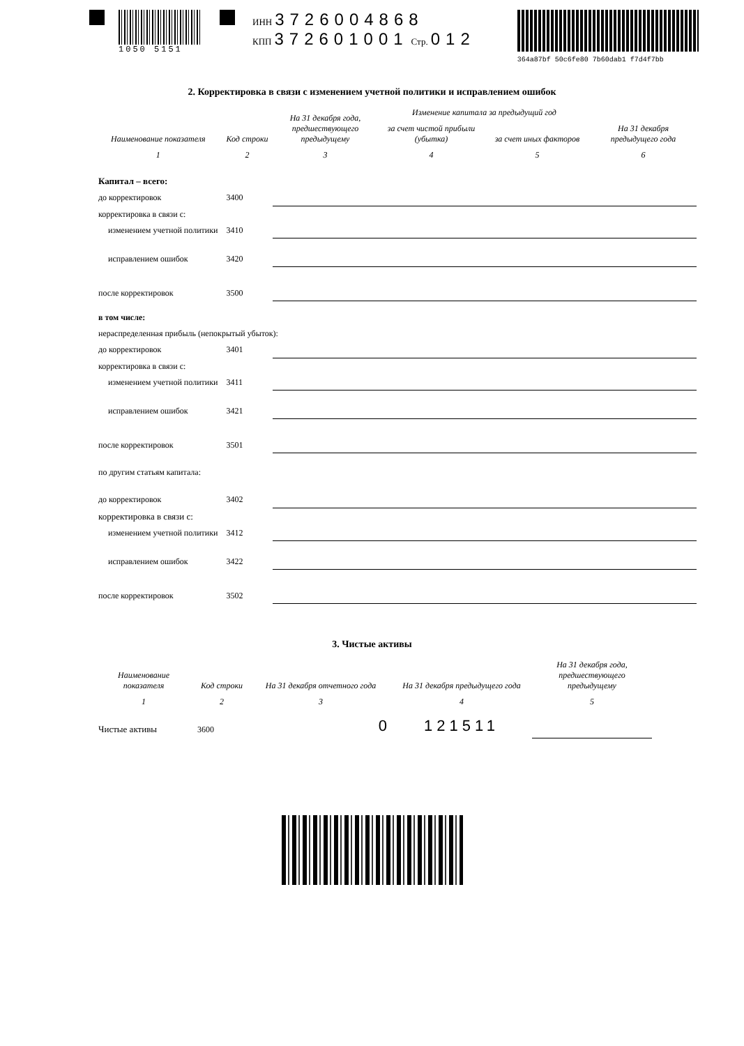1050 5151 ИНН 3726004868
КПП 372601001 Стр. 012
364a87bf 50c6fe80 7b60dab1 f7d4f7bb
2. Корректировка в связи с изменением учетной политики и исправлением ошибок
| Наименование показателя | Код строки | На 31 декабря года, предшествующего предыдущему | Изменение капитала за предыдущий год | | На 31 декабря предыдущего года |
| --- | --- | --- | --- | --- | --- |
| | | | за счет чистой прибыли (убытка) | за счет иных факторов | |
| 1 | 2 | 3 | 4 | 5 | 6 |
| Капитал – всего: | | | | | |
| до корректировок | 3400 | | | | |
| корректировка в связи с: | | | | | |
| изменением учетной политики | 3410 | | | | |
| исправлением ошибок | 3420 | | | | |
| после корректировок | 3500 | | | | |
| в том числе: | | | | | |
| нераспределенная прибыль (непокрытый убыток): | | | | | |
| до корректировок | 3401 | | | | |
| корректировка в связи с: | | | | | |
| изменением учетной политики | 3411 | | | | |
| исправлением ошибок | 3421 | | | | |
| после корректировок | 3501 | | | | |
| по другим статьям капитала: | | | | | |
| до корректировок | 3402 | | | | |
| корректировка в связи с: | | | | | |
| изменением учетной политики | 3412 | | | | |
| исправлением ошибок | 3422 | | | | |
| после корректировок | 3502 | | | | |
3. Чистые активы
| Наименование показателя | Код строки | На 31 декабря отчетного года | На 31 декабря предыдущего года | На 31 декабря года, предшествующего предыдущему |
| --- | --- | --- | --- | --- |
| 1 | 2 | 3 | 4 | 5 |
| Чистые активы | 3600 | 0 | 121511 | |